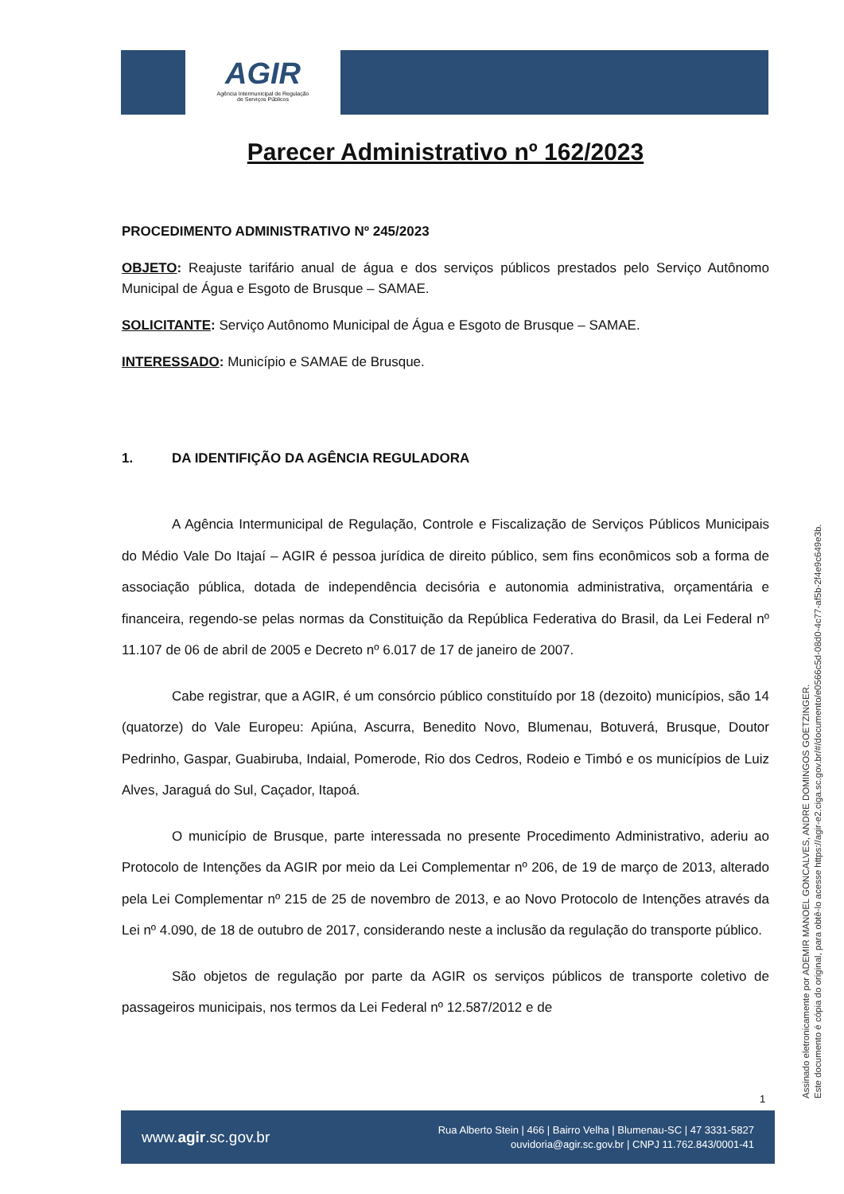AGIR
Agência Intermunicipal de Regulação
de Serviços Públicos
Parecer Administrativo nº 162/2023
PROCEDIMENTO ADMINISTRATIVO Nº 245/2023
OBJETO: Reajuste tarifário anual de água e dos serviços públicos prestados pelo Serviço Autônomo Municipal de Água e Esgoto de Brusque – SAMAE.
SOLICITANTE: Serviço Autônomo Municipal de Água e Esgoto de Brusque – SAMAE.
INTERESSADO: Município e SAMAE de Brusque.
1. DA IDENTIFIÇÃO DA AGÊNCIA REGULADORA
A Agência Intermunicipal de Regulação, Controle e Fiscalização de Serviços Públicos Municipais do Médio Vale Do Itajaí – AGIR é pessoa jurídica de direito público, sem fins econômicos sob a forma de associação pública, dotada de independência decisória e autonomia administrativa, orçamentária e financeira, regendo-se pelas normas da Constituição da República Federativa do Brasil, da Lei Federal nº 11.107 de 06 de abril de 2005 e Decreto nº 6.017 de 17 de janeiro de 2007.
Cabe registrar, que a AGIR, é um consórcio público constituído por 18 (dezoito) municípios, são 14 (quatorze) do Vale Europeu: Apiúna, Ascurra, Benedito Novo, Blumenau, Botuverá, Brusque, Doutor Pedrinho, Gaspar, Guabiruba, Indaial, Pomerode, Rio dos Cedros, Rodeio e Timbó e os municípios de Luiz Alves, Jaraguá do Sul, Caçador, Itapoá.
O município de Brusque, parte interessada no presente Procedimento Administrativo, aderiu ao Protocolo de Intenções da AGIR por meio da Lei Complementar nº 206, de 19 de março de 2013, alterado pela Lei Complementar nº 215 de 25 de novembro de 2013, e ao Novo Protocolo de Intenções através da Lei nº 4.090, de 18 de outubro de 2017, considerando neste a inclusão da regulação do transporte público.
São objetos de regulação por parte da AGIR os serviços públicos de transporte coletivo de passageiros municipais, nos termos da Lei Federal nº 12.587/2012 e de
1
Assinado eletronicamente por ADEMIR MANOEL GONCALVES, ANDRE DOMINGOS GOETZINGER.
Este documento é cópia do original, para obtê-lo acesse https://agir-e2.ciga.sc.gov.br/#/documento/e0566c5d-08d0-4c77-af5b-2f4e9c649e3b.
www.agir.sc.gov.br
Rua Alberto Stein | 466 | Bairro Velha | Blumenau-SC | 47 3331-5827
ouvidoria@agir.sc.gov.br | CNPJ 11.762.843/0001-41